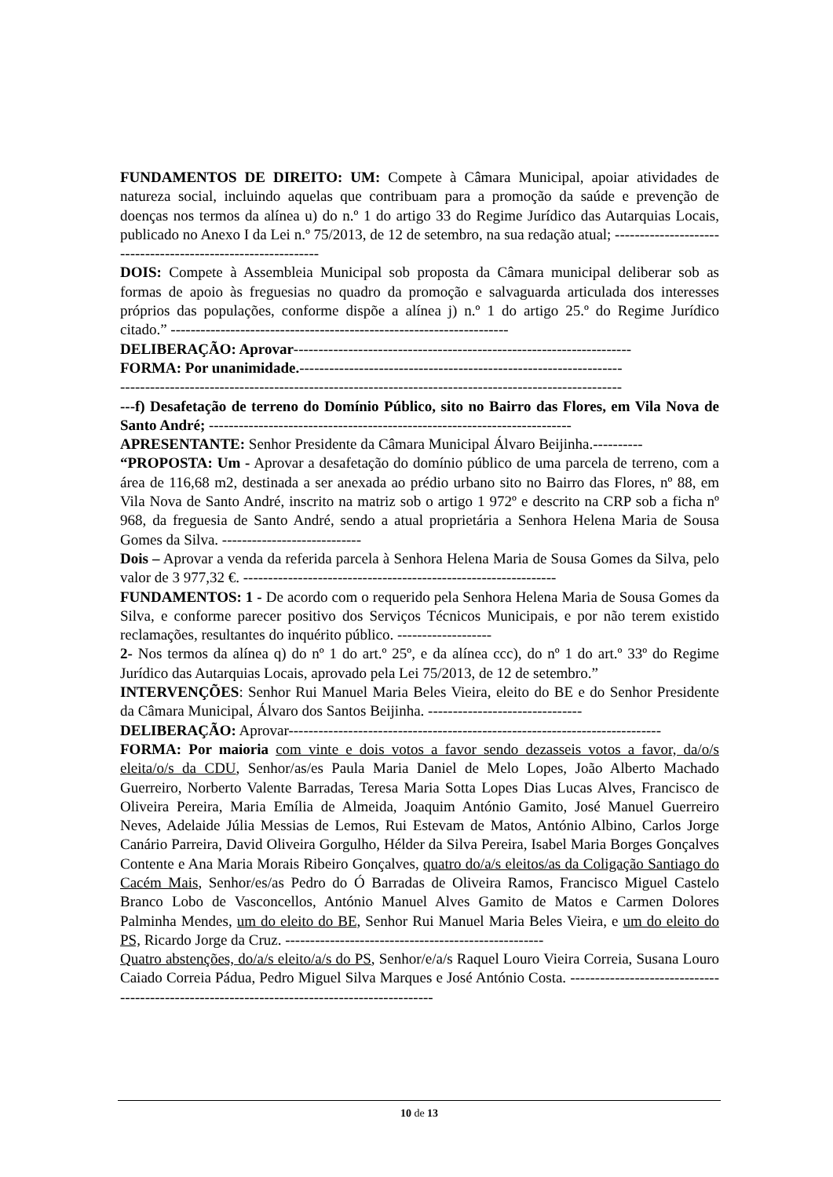FUNDAMENTOS DE DIREITO: UM: Compete à Câmara Municipal, apoiar atividades de natureza social, incluindo aquelas que contribuam para a promoção da saúde e prevenção de doenças nos termos da alínea u) do n.º 1 do artigo 33 do Regime Jurídico das Autarquias Locais, publicado no Anexo I da Lei n.º 75/2013, de 12 de setembro, na sua redação atual; -------------------------------------------------------------
DOIS: Compete à Assembleia Municipal sob proposta da Câmara municipal deliberar sob as formas de apoio às freguesias no quadro da promoção e salvaguarda articulada dos interesses próprios das populações, conforme dispõe a alínea j) n.º 1 do artigo 25.º do Regime Jurídico citado.” --------------------------------------------------------------------
DELIBERAÇÃO: Aprovar--------------------------------------------------------------------
FORMA: Por unanimidade.-----------------------------------------------------------------
-----------------------------------------------------------------------------------------------------
---f) Desafetação de terreno do Domínio Público, sito no Bairro das Flores, em Vila Nova de Santo André; -------------------------------------------------------------------------
APRESENTANTE: Senhor Presidente da Câmara Municipal Álvaro Beijinha.----------
“PROPOSTA: Um - Aprovar a desafetação do domínio público de uma parcela de terreno, com a área de 116,68 m2, destinada a ser anexada ao prédio urbano sito no Bairro das Flores, nº 88, em Vila Nova de Santo André, inscrito na matriz sob o artigo 1 972º e descrito na CRP sob a ficha nº 968, da freguesia de Santo André, sendo a atual proprietária a Senhora Helena Maria de Sousa Gomes da Silva. ----------------------------
Dois – Aprovar a venda da referida parcela à Senhora Helena Maria de Sousa Gomes da Silva, pelo valor de 3 977,32 €. ---------------------------------------------------------------
FUNDAMENTOS: 1 - De acordo com o requerido pela Senhora Helena Maria de Sousa Gomes da Silva, e conforme parecer positivo dos Serviços Técnicos Municipais, e por não terem existido reclamações, resultantes do inquérito público. -------------------
2- Nos termos da alínea q) do nº 1 do art.º 25º, e da alínea ccc), do nº 1 do art.º 33º do Regime Jurídico das Autarquias Locais, aprovado pela Lei 75/2013, de 12 de setembro.”
INTERVENÇÕES: Senhor Rui Manuel Maria Beles Vieira, eleito do BE e do Senhor Presidente da Câmara Municipal, Álvaro dos Santos Beijinha. -------------------------------
DELIBERAÇÃO: Aprovar---------------------------------------------------------------------------
FORMA: Por maioria com vinte e dois votos a favor sendo dezasseis votos a favor, da/o/s eleita/o/s da CDU, Senhor/as/es Paula Maria Daniel de Melo Lopes, João Alberto Machado Guerreiro, Norberto Valente Barradas, Teresa Maria Sotta Lopes Dias Lucas Alves, Francisco de Oliveira Pereira, Maria Emília de Almeida, Joaquim António Gamito, José Manuel Guerreiro Neves, Adelaide Júlia Messias de Lemos, Rui Estevam de Matos, António Albino, Carlos Jorge Canário Parreira, David Oliveira Gorgulho, Hélder da Silva Pereira, Isabel Maria Borges Gonçalves Contente e Ana Maria Morais Ribeiro Gonçalves, quatro do/a/s eleitos/as da Coligação Santiago do Cacém Mais, Senhor/es/as Pedro do Ó Barradas de Oliveira Ramos, Francisco Miguel Castelo Branco Lobo de Vasconcellos, António Manuel Alves Gamito de Matos e Carmen Dolores Palminha Mendes, um do eleito do BE, Senhor Rui Manuel Maria Beles Vieira, e um do eleito do PS, Ricardo Jorge da Cruz. ----------------------------------------------------
Quatro abstenções, do/a/s eleito/a/s do PS, Senhor/e/a/s Raquel Louro Vieira Correia, Susana Louro Caiado Correia Pádua, Pedro Miguel Silva Marques e José António Costa. ---------------------------------------------------------------------------------------------
10 de 13